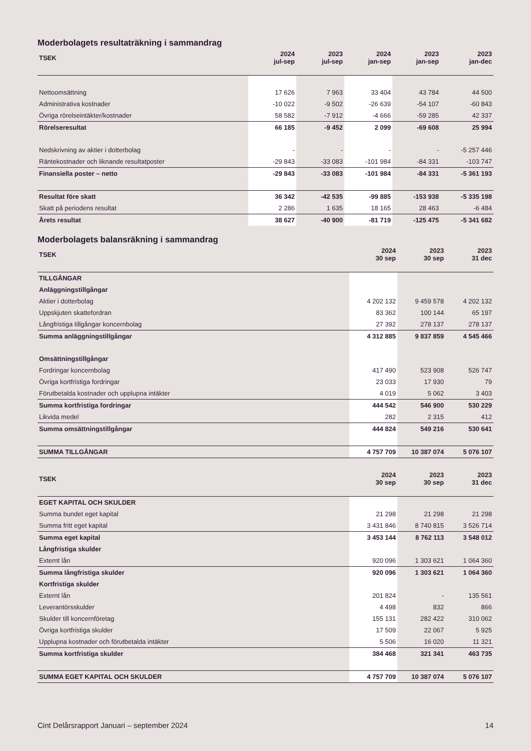Moderbolagets resultaträkning i sammandrag
| TSEK | 2024 jul-sep | 2023 jul-sep | 2024 jan-sep | 2023 jan-sep | 2023 jan-dec |
| --- | --- | --- | --- | --- | --- |
| Nettoomsättning | 17 626 | 7 963 | 33 404 | 43 784 | 44 500 |
| Administrativa kostnader | -10 022 | -9 502 | -26 639 | -54 107 | -60 843 |
| Övriga rörelseintäkter/kostnader | 58 582 | -7 912 | -4 666 | -59 285 | 42 337 |
| Rörelseresultat | 66 185 | -9 452 | 2 099 | -69 608 | 25 994 |
| Nedskrivning av aktier i dotterbolag | - | - | - | - | -5 257 446 |
| Räntekostnader och liknande resultatposter | -29 843 | -33 083 | -101 984 | -84 331 | -103 747 |
| Finansiella poster – netto | -29 843 | -33 083 | -101 984 | -84 331 | -5 361 193 |
| Resultat före skatt | 36 342 | -42 535 | -99 885 | -153 938 | -5 335 198 |
| Skatt på periodens resultat | 2 286 | 1 635 | 18 165 | 28 463 | -6 484 |
| Årets resultat | 38 627 | -40 900 | -81 719 | -125 475 | -5 341 682 |
Moderbolagets balansräkning i sammandrag
| TSEK | 2024 30 sep | 2023 30 sep | 2023 31 dec |
| --- | --- | --- | --- |
| TILLGÅNGAR | | | |
| Anläggningstillgångar | | | |
| Aktier i dotterbolag | 4 202 132 | 9 459 578 | 4 202 132 |
| Uppskjuten skattefordran | 83 362 | 100 144 | 65 197 |
| Långfristiga tillgångar koncernbolag | 27 392 | 278 137 | 278 137 |
| Summa anläggningstillgångar | 4 312 885 | 9 837 859 | 4 545 466 |
| Omsättningstillgångar | | | |
| Fordringar koncernbolag | 417 490 | 523 908 | 526 747 |
| Övriga kortfristiga fordringar | 23 033 | 17 930 | 79 |
| Förutbetalda kostnader och upplupna intäkter | 4 019 | 5 062 | 3 403 |
| Summa kortfristiga fordringar | 444 542 | 546 900 | 530 229 |
| Likvida medel | 282 | 2 315 | 412 |
| Summa omsättningstillgångar | 444 824 | 549 216 | 530 641 |
| SUMMA TILLGÅNGAR | 4 757 709 | 10 387 074 | 5 076 107 |
| TSEK | 2024 30 sep | 2023 30 sep | 2023 31 dec |
| EGET KAPITAL OCH SKULDER | | | |
| Summa bundet eget kapital | 21 298 | 21 298 | 21 298 |
| Summa fritt eget kapital | 3 431 846 | 8 740 815 | 3 526 714 |
| Summa eget kapital | 3 453 144 | 8 762 113 | 3 548 012 |
| Långfristiga skulder | | | |
| Externt lån | 920 096 | 1 303 621 | 1 064 360 |
| Summa långfristiga skulder | 920 096 | 1 303 621 | 1 064 360 |
| Kortfristiga skulder | | | |
| Externt lån | 201 824 | - | 135 561 |
| Leverantörsskulder | 4 498 | 832 | 866 |
| Skulder till koncernföretag | 155 131 | 282 422 | 310 062 |
| Övriga kortfristiga skulder | 17 509 | 22 067 | 5 925 |
| Upplupna kostnader och förutbetalda intäkter | 5 506 | 16 020 | 11 321 |
| Summa kortfristiga skulder | 384 468 | 321 341 | 463 735 |
| SUMMA EGET KAPITAL OCH SKULDER | 4 757 709 | 10 387 074 | 5 076 107 |
Cint Delårsrapport Januari – september 2024 14